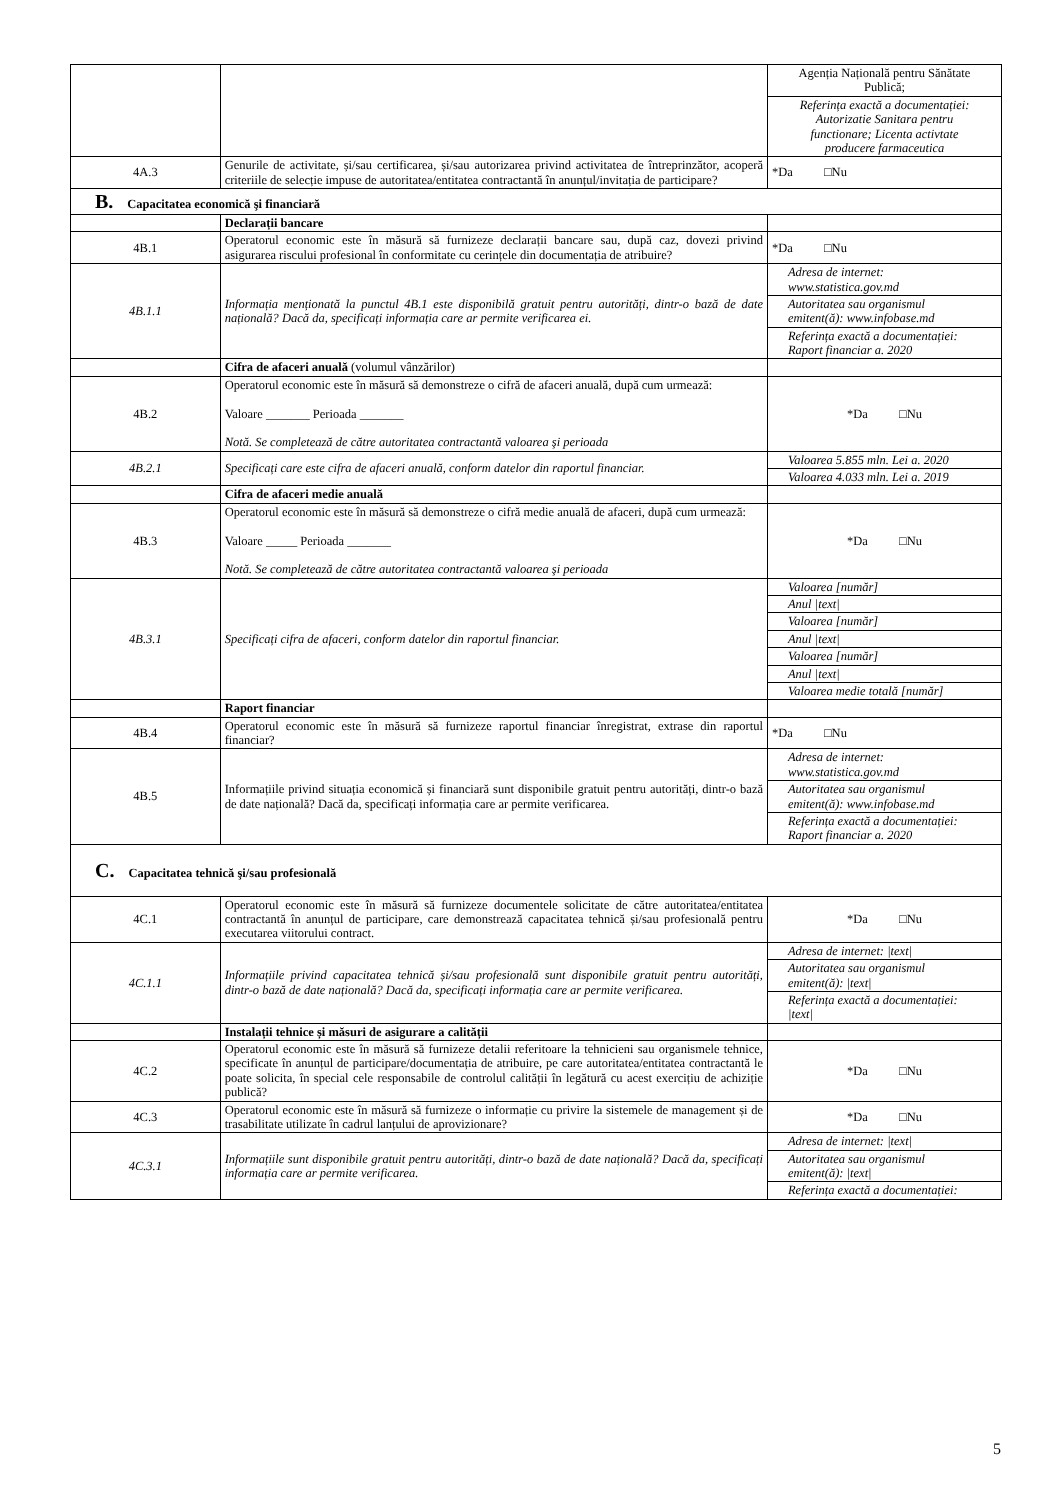| | | Agenția Națională pentru Sănătate Publică; Referința exactă a documentației: Autorizatie Sanitara pentru functionare; Licenta activtate producere farmaceutica |
| 4A.3 | Genurile de activitate, și/sau certificarea, și/sau autorizarea privind activitatea de întreprinzător, acoperă criteriile de selecție impuse de autoritatea/entitatea contractantă în anunțul/invitația de participare? | *Da □Nu |
| B. Capacitatea economică şi financiară | | |
| | Declarații bancare | |
| 4B.1 | Operatorul economic este în măsură să furnizeze declarații bancare sau, după caz, dovezi privind asigurarea riscului profesional în conformitate cu cerințele din documentația de atribuire? | *Da □Nu |
| 4B.1.1 | Informația menționată la punctul 4B.1 este disponibilă gratuit pentru autorități, dintr-o bază de date națională? Dacă da, specificați informația care ar permite verificarea ei. | Adresa de internet: www.statistica.gov.md Autoritatea sau organismul emitent(ă): www.infobase.md Referința exactă a documentației: Raport financiar a. 2020 |
| | Cifra de afaceri anuală (volumul vânzărilor) | |
| 4B.2 | Operatorul economic este în măsură să demonstreze o cifră de afaceri anuală, după cum urmează: Valoare _______ Perioada _______ Notă. Se completează de către autoritatea contractantă valoarea şi perioada | *Da □Nu |
| 4B.2.1 | Specificați care este cifra de afaceri anuală, conform datelor din raportul financiar. | Valoarea 5.855 mln. Lei a. 2020 Valoarea 4.033 mln. Lei a. 2019 |
| | Cifra de afaceri medie anuală | |
| 4B.3 | Operatorul economic este în măsură să demonstreze o cifră medie anuală de afaceri, după cum urmează: Valoare _____ Perioada _______ Notă. Se completează de către autoritatea contractantă valoarea şi perioada | *Da □Nu |
| 4B.3.1 | Specificați cifra de afaceri, conform datelor din raportul financiar. | Valoarea [număr] Anul /text/ Valoarea [număr] Anul /text/ Valoarea [număr] Anul /text/ Valoarea medie totală [număr] |
| | Raport financiar | |
| 4B.4 | Operatorul economic este în măsură să furnizeze raportul financiar înregistrat, extrase din raportul financiar? | *Da □Nu |
| 4B.5 | Informațiile privind situația economică și financiară sunt disponibile gratuit pentru autorități, dintr-o bază de date națională? Dacă da, specificați informația care ar permite verificarea. | Adresa de internet: www.statistica.gov.md Autoritatea sau organismul emitent(ă): www.infobase.md Referința exactă a documentației: Raport financiar a. 2020 |
| C. Capacitatea tehnică şi/sau profesională | | |
| 4C.1 | Operatorul economic este în măsură să furnizeze documentele solicitate de către autoritatea/entitatea contractantă în anunțul de participare, care demonstrează capacitatea tehnică și/sau profesională pentru executarea viitorului contract. | *Da □Nu |
| 4C.1.1 | Informațiile privind capacitatea tehnică și/sau profesională sunt disponibile gratuit pentru autorități, dintr-o bază de date națională? Dacă da, specificați informația care ar permite verificarea. | Adresa de internet: /text/ Autoritatea sau organismul emitent(ă): /text/ Referința exactă a documentației: /text/ |
| | Instalații tehnice și măsuri de asigurare a calității | |
| 4C.2 | Operatorul economic este în măsură să furnizeze detalii referitoare la tehnicieni sau organismele tehnice, specificate în anunțul de participare/documentația de atribuire, pe care autoritatea/entitatea contractantă le poate solicita, în special cele responsabile de controlul calității în legătură cu acest exercițiu de achiziție publică? | *Da □Nu |
| 4C.3 | Operatorul economic este în măsură să furnizeze o informație cu privire la sistemele de management și de trasabilitate utilizate în cadrul lanțului de aprovizionare? | *Da □Nu |
| 4C.3.1 | Informațiile sunt disponibile gratuit pentru autorități, dintr-o bază de date națională? Dacă da, specificați informația care ar permite verificarea. | Adresa de internet: /text/ Autoritatea sau organismul emitent(ă): /text/ Referința exactă a documentației: |
5